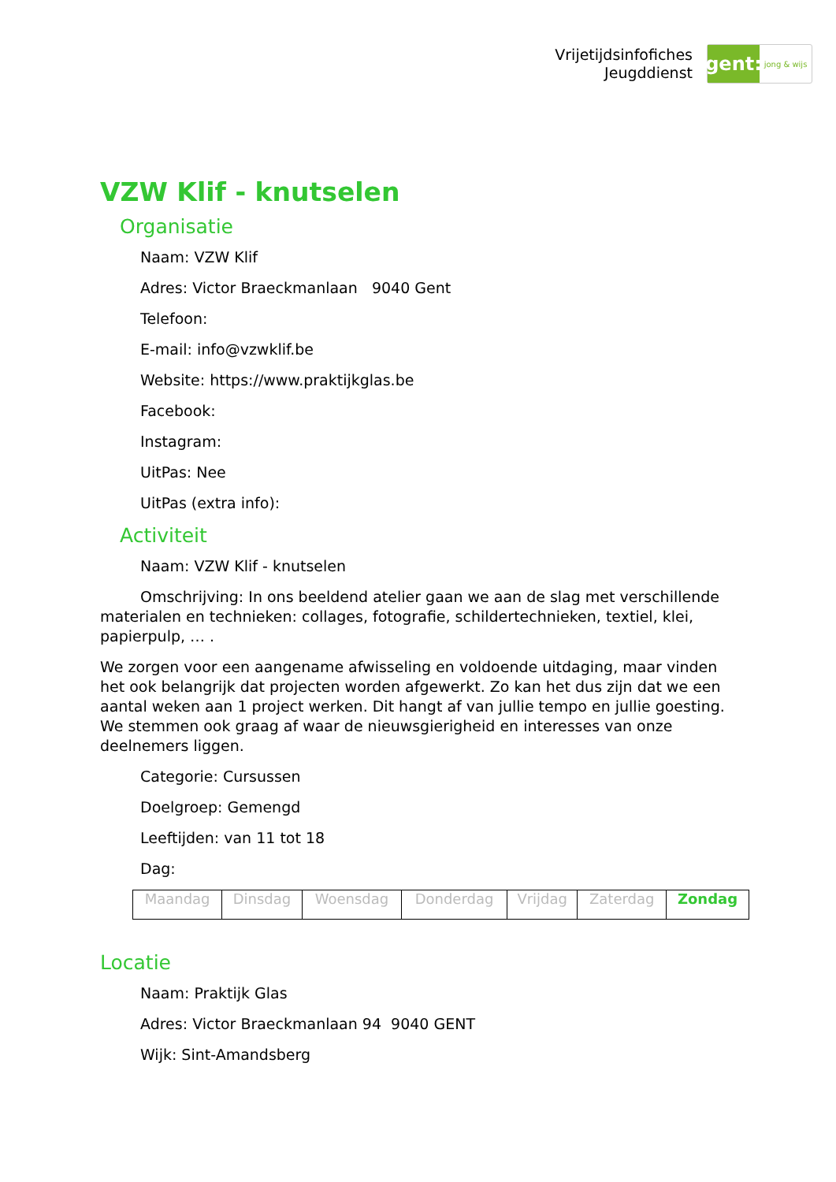Vrijetijdsinfofiches
Jeugddienst
gent:
jong & wijs
VZW Klif - knutselen
Organisatie
Naam: VZW Klif
Adres: Victor Braeckmanlaan 9040 Gent
Telefoon:
E-mail: info@vzwklif.be
Website: https://www.praktijkglas.be
Facebook:
Instagram:
UitPas: Nee
UitPas (extra info):
Activiteit
Naam: VZW Klif - knutselen
Omschrijving: In ons beeldend atelier gaan we aan de slag met verschillende materialen en technieken: collages, fotografie, schildertechnieken, textiel, klei, papierpulp, … .
We zorgen voor een aangename afwisseling en voldoende uitdaging, maar vinden het ook belangrijk dat projecten worden afgewerkt. Zo kan het dus zijn dat we een aantal weken aan 1 project werken. Dit hangt af van jullie tempo en jullie goesting. We stemmen ook graag af waar de nieuwsgierigheid en interesses van onze deelnemers liggen.
Categorie: Cursussen
Doelgroep: Gemengd
Leeftijden: van 11 tot 18
Dag:
| Maandag | Dinsdag | Woensdag | Donderdag | Vrijdag | Zaterdag | Zondag |
Locatie
Naam: Praktijk Glas
Adres: Victor Braeckmanlaan 94 9040 GENT
Wijk: Sint-Amandsberg